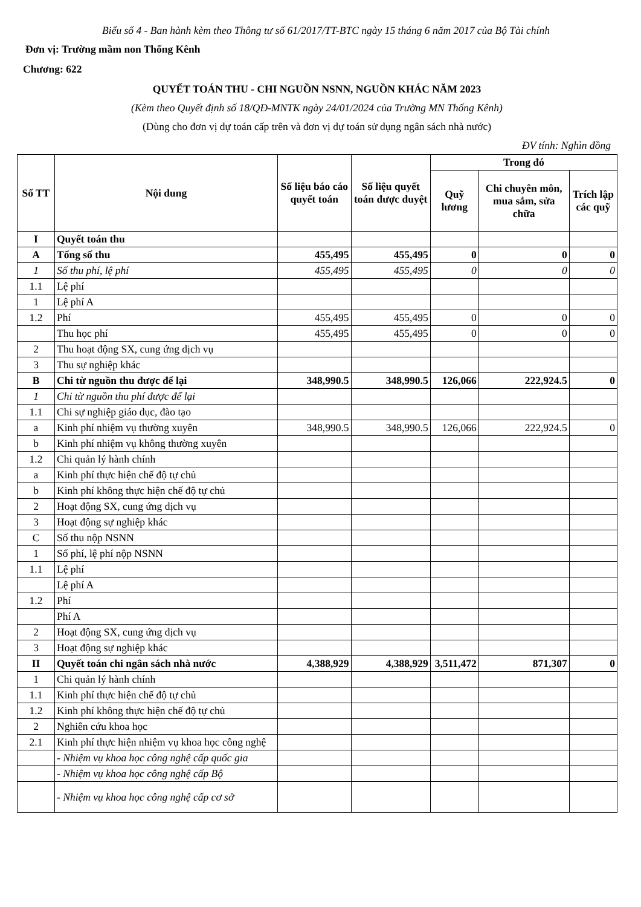Biểu số 4 - Ban hành kèm theo Thông tư số 61/2017/TT-BTC ngày 15 tháng 6 năm 2017 của Bộ Tài chính
Đơn vị: Trường mầm non Thống Kênh
Chương: 622
QUYẾT TOÁN THU - CHI NGUỒN NSNN, NGUỒN KHÁC NĂM 2023
(Kèm theo Quyết định số 18/QĐ-MNTK ngày 24/01/2024 của Trường MN Thống Kênh)
(Dùng cho đơn vị dự toán cấp trên và đơn vị dự toán sử dụng ngân sách nhà nước)
ĐV tính: Nghìn đồng
| Số TT | Nội dung | Số liệu báo cáo quyết toán | Số liệu quyết toán được duyệt | Trong đó | | |
| --- | --- | --- | --- | --- | --- | --- |
| | | | | Quỹ lương | Chi chuyên môn, mua sắm, sửa chữa | Trích lập các quỹ |
| I | Quyết toán thu | | | | | |
| A | Tổng số thu | 455,495 | 455,495 | 0 | 0 | 0 |
| 1 | Số thu phí, lệ phí | 455,495 | 455,495 | 0 | 0 | 0 |
| 1.1 | Lệ phí | | | | | |
| 1 | Lệ phí A | | | | | |
| 1.2 | Phí | 455,495 | 455,495 | 0 | 0 | 0 |
| | Thu học phí | 455,495 | 455,495 | 0 | 0 | 0 |
| 2 | Thu hoạt động SX, cung ứng dịch vụ | | | | | |
| 3 | Thu sự nghiệp khác | | | | | |
| B | Chi từ nguồn thu được để lại | 348,990.5 | 348,990.5 | 126,066 | 222,924.5 | 0 |
| 1 | Chi từ nguồn thu phí được để lại | | | | | |
| 1.1 | Chi sự nghiệp giáo dục, đào tạo | | | | | |
| a | Kinh phí nhiệm vụ thường xuyên | 348,990.5 | 348,990.5 | 126,066 | 222,924.5 | 0 |
| b | Kinh phí nhiệm vụ không thường xuyên | | | | | |
| 1.2 | Chi quản lý hành chính | | | | | |
| a | Kinh phí thực hiện chế độ tự chủ | | | | | |
| b | Kinh phí không thực hiện chế độ tự chủ | | | | | |
| 2 | Hoạt động SX, cung ứng dịch vụ | | | | | |
| 3 | Hoạt động sự nghiệp khác | | | | | |
| C | Số thu nộp NSNN | | | | | |
| 1 | Số phí, lệ phí nộp NSNN | | | | | |
| 1.1 | Lệ phí | | | | | |
| | Lệ phí A | | | | | |
| 1.2 | Phí | | | | | |
| | Phí A | | | | | |
| 2 | Hoạt động SX, cung ứng dịch vụ | | | | | |
| 3 | Hoạt động sự nghiệp khác | | | | | |
| II | Quyết toán chi ngân sách nhà nước | 4,388,929 | 4,388,929 | 3,511,472 | 871,307 | 0 |
| 1 | Chi quản lý hành chính | | | | | |
| 1.1 | Kinh phí thực hiện chế độ tự chủ | | | | | |
| 1.2 | Kinh phí không thực hiện chế độ tự chủ | | | | | |
| 2 | Nghiên cứu khoa học | | | | | |
| 2.1 | Kinh phí thực hiện nhiệm vụ khoa học công nghệ | | | | | |
| | - Nhiệm vụ khoa học công nghệ cấp quốc gia | | | | | |
| | - Nhiệm vụ khoa học công nghệ cấp Bộ | | | | | |
| | - Nhiệm vụ khoa học công nghệ cấp cơ sở | | | | | |